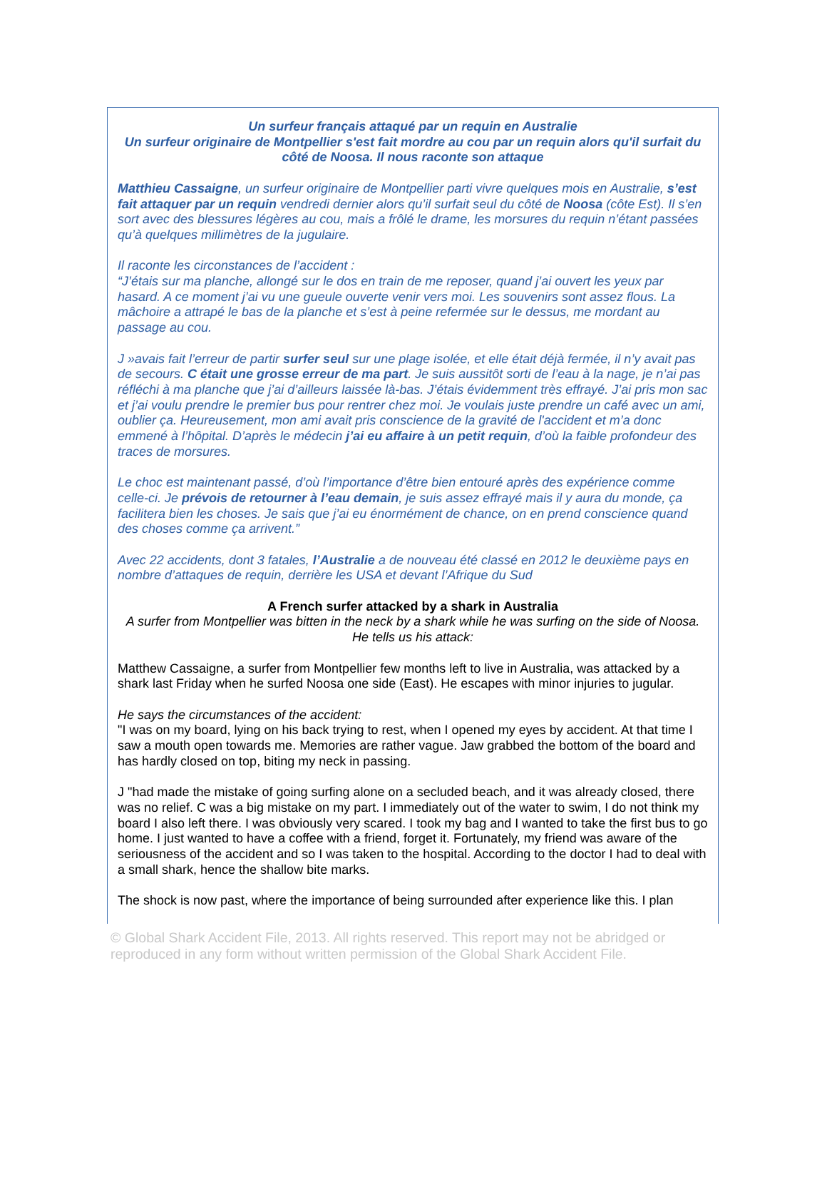Un surfeur français attaqué par un requin en Australie
Un surfeur originaire de Montpellier s'est fait mordre au cou par un requin alors qu'il surfait du côté de Noosa. Il nous raconte son attaque
Matthieu Cassaigne, un surfeur originaire de Montpellier parti vivre quelques mois en Australie, s’est fait attaquer par un requin vendredi dernier alors qu’il surfait seul du côté de Noosa (côte Est). Il s’en sort avec des blessures légères au cou, mais a frôlé le drame, les morsures du requin n’étant passées qu’à quelques millimètres de la jugulaire.
Il raconte les circonstances de l’accident :
“J’étais sur ma planche, allongé sur le dos en train de me reposer, quand j’ai ouvert les yeux par hasard. A ce moment j’ai vu une gueule ouverte venir vers moi. Les souvenirs sont assez flous. La mâchoire a attrapé le bas de la planche et s’est à peine refermée sur le dessus, me mordant au passage au cou.
J »avais fait l’erreur de partir surfer seul sur une plage isolée, et elle était déjà fermée, il n’y avait pas de secours. C était une grosse erreur de ma part. Je suis aussitôt sorti de l’eau à la nage, je n’ai pas réfléchi à ma planche que j’ai d’ailleurs laissée là-bas. J’étais évidemment très effrayé. J’ai pris mon sac et j’ai voulu prendre le premier bus pour rentrer chez moi. Je voulais juste prendre un café avec un ami, oublier ça. Heureusement, mon ami avait pris conscience de la gravité de l'accident et m’a donc emmené à l’hôpital. D’après le médecin j’ai eu affaire à un petit requin, d’où la faible profondeur des traces de morsures.
Le choc est maintenant passé, d’où l’importance d’être bien entouré après des expérience comme celle-ci. Je prévois de retourner à l’eau demain, je suis assez effrayé mais il y aura du monde, ça facilitera bien les choses. Je sais que j’ai eu énormément de chance, on en prend conscience quand des choses comme ça arrivent.”
Avec 22 accidents, dont 3 fatales, l’Australie a de nouveau été classé en 2012 le deuxième pays en nombre d’attaques de requin, derrière les USA et devant l’Afrique du Sud
A French surfer attacked by a shark in Australia
A surfer from Montpellier was bitten in the neck by a shark while he was surfing on the side of Noosa. He tells us his attack:
Matthew Cassaigne, a surfer from Montpellier few months left to live in Australia, was attacked by a shark last Friday when he surfed Noosa one side (East). He escapes with minor injuries to jugular.
He says the circumstances of the accident:
"I was on my board, lying on his back trying to rest, when I opened my eyes by accident. At that time I saw a mouth open towards me. Memories are rather vague. Jaw grabbed the bottom of the board and has hardly closed on top, biting my neck in passing.
J "had made the mistake of going surfing alone on a secluded beach, and it was already closed, there was no relief. C was a big mistake on my part. I immediately out of the water to swim, I do not think my board I also left there. I was obviously very scared. I took my bag and I wanted to take the first bus to go home. I just wanted to have a coffee with a friend, forget it. Fortunately, my friend was aware of the seriousness of the accident and so I was taken to the hospital. According to the doctor I had to deal with a small shark, hence the shallow bite marks.
The shock is now past, where the importance of being surrounded after experience like this. I plan
© Global Shark Accident File, 2013. All rights reserved. This report may not be abridged or reproduced in any form without written permission of the Global Shark Accident File.